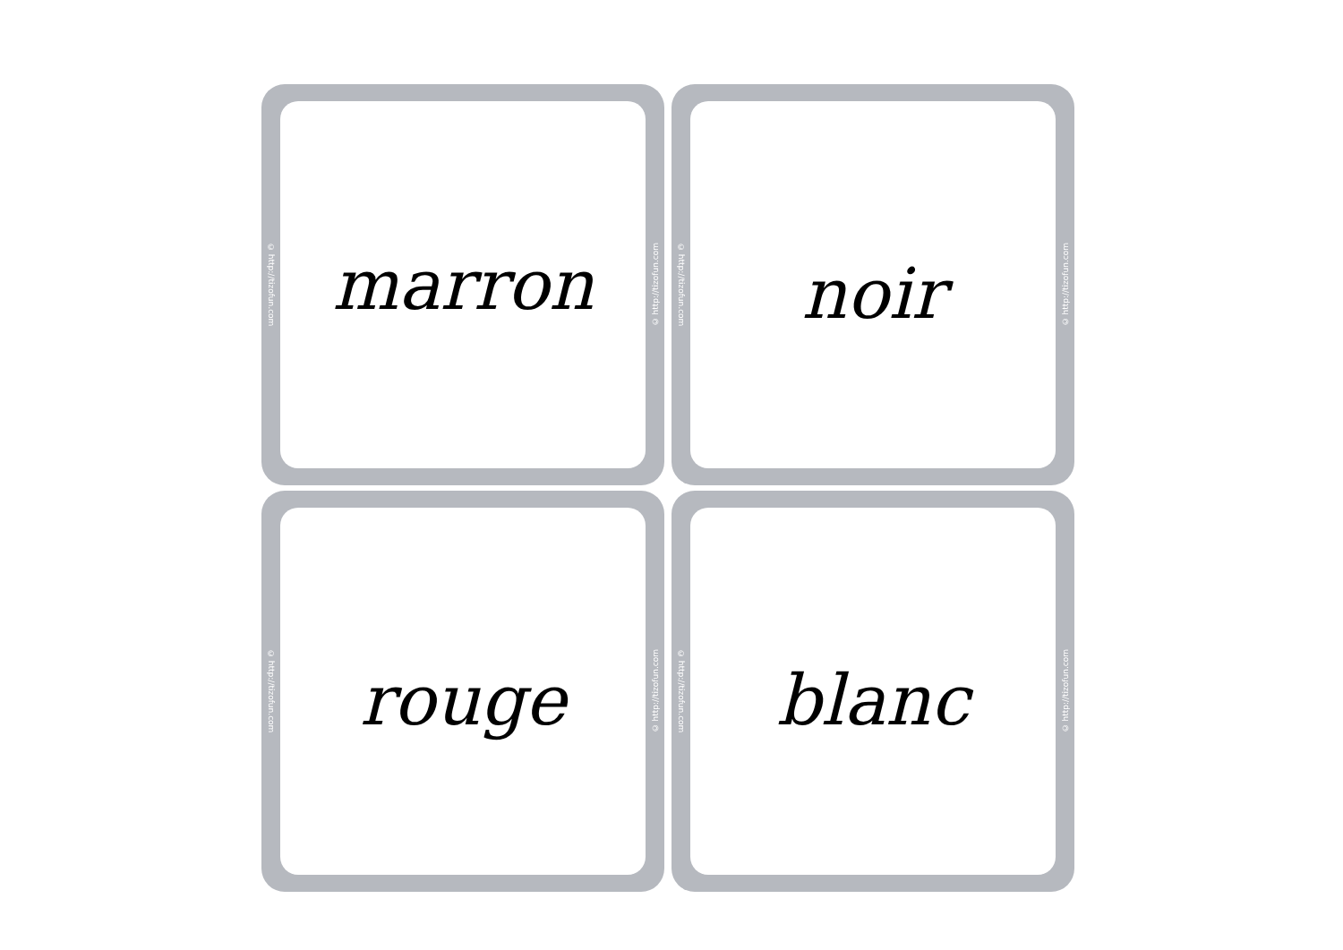© http://tizofun.com
marron
© http://tizofun.com
© http://tizofun.com
noir
© http://tizofun.com
© http://tizofun.com
rouge
© http://tizofun.com
© http://tizofun.com
blanc
© http://tizofun.com